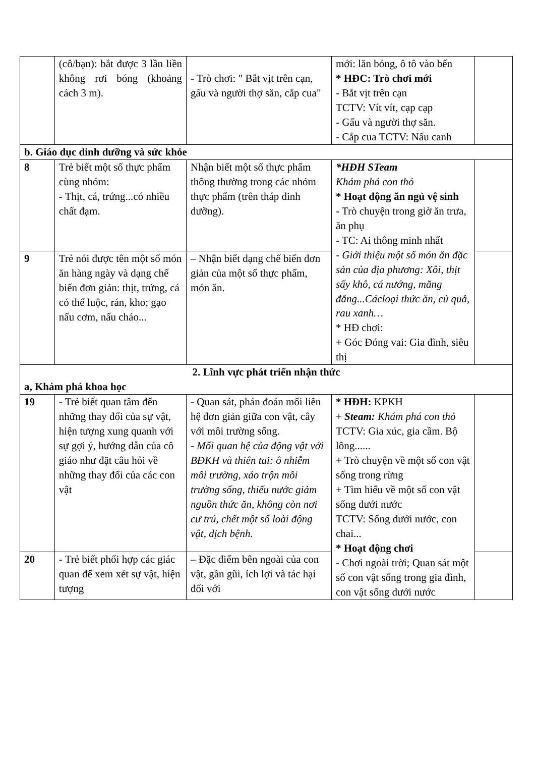| | (cô/bạn): bắt được 3 lần liền không rơi bóng (khoảng cách 3 m). | - Trò chơi: " Bắt vịt trên cạn, gấu và người thợ săn, cắp cua" | mới: lăn bóng, ô tô vào bến * HĐC: Trò chơi mới - Bắt vịt trên cạn TCTV: Vít vít, cạp cạp - Gấu và người thợ săn. - Cắp cua TCTV: Nấu canh | |
| b. Giáo dục dinh dưỡng và sức khỏe | | | | |
| 8 | Trẻ biết một số thực phẩm cùng nhóm: - Thịt, cá, trứng...có nhiều chất đạm. | Nhận biết một số thực phẩm thông thường trong các nhóm thực phẩm (trên tháp dinh dưỡng). | *HĐH STeam Khám phá con thỏ * Hoạt động ăn ngủ vệ sinh - Trò chuyện trong giờ ăn trưa, ăn phụ - TC: Ai thông minh nhất - Giới thiệu một số món ăn đặc sản của địa phương: Xôi, thịt sấy khô, cá nướng, măng đắng...Cácloại thức ăn, củ quả, rau xanh… * HĐ chơi: + Góc Đóng vai: Gia đình, siêu thị | |
| 9 | Trẻ nói được tên một số món ăn hàng ngày và dạng chế biến đơn giản: thịt, trứng, cá có thể luộc, rán, kho; gạo nấu cơm, nấu cháo... | – Nhận biết dạng chế biến đơn giản của một số thực phẩm, món ăn. | | |
| 2. Lĩnh vực phát triển nhận thức a, Khám phá khoa học | | | | |
| 19 | - Trẻ biết quan tâm đến những thay đổi của sự vật, hiện tượng xung quanh với sự gợi ý, hướng dẫn của cô giáo như đặt câu hỏi về những thay đổi của các con vật | - Quan sát, phán đoán mối liên hệ đơn giản giữa con vật, cây với môi trường sống. - Mối quan hệ của động vật với BĐKH và thiên tai: ô nhiễm môi trường, xáo trộn môi trường sống, thiếu nước giảm nguồn thức ăn, không còn nơi cư trú, chết một số loài động vật, dịch bệnh. | * HĐH: KPKH + Steam: Khám phá con thỏ TCTV: Gia xúc, gia cầm. Bộ lông...... + Trò chuyện về một số con vật sống trong rừng + Tìm hiểu về một số con vật sống dưới nước TCTV: Sống dưới nước, con chai... * Hoạt động chơi - Chơi ngoài trời; Quan sát một số con vật sống trong gia đình, con vật sống dưới nước | |
| 20 | - Trẻ biết phối hợp các giác quan để xem xét sự vật, hiện tượng | – Đặc điểm bên ngoài của con vật, gần gũi, ích lợi và tác hại đối với | | |